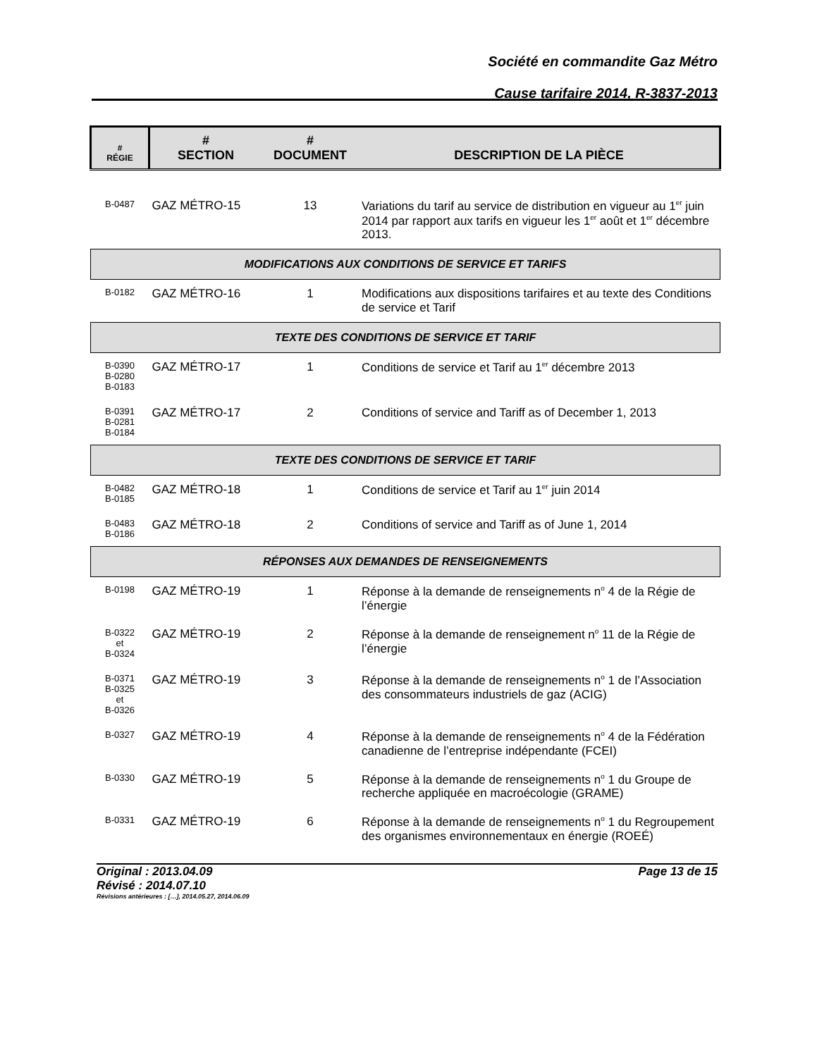Société en commandite Gaz Métro
Cause tarifaire 2014, R-3837-2013
| # RÉGIE | # SECTION | # DOCUMENT | DESCRIPTION DE LA PIÈCE |
| --- | --- | --- | --- |
| B-0487 | GAZ MÉTRO-15 | 13 | Variations du tarif au service de distribution en vigueur au 1<sup>er</sup> juin 2014 par rapport aux tarifs en vigueur les 1<sup>er</sup> août et 1<sup>er</sup> décembre 2013. |
| MODIFICATIONS AUX CONDITIONS DE SERVICE ET TARIFS | | | |
| B-0182 | GAZ MÉTRO-16 | 1 | Modifications aux dispositions tarifaires et au texte des Conditions de service et Tarif |
| TEXTE DES CONDITIONS DE SERVICE ET TARIF | | | |
| B-0390 B-0280 B-0183 | GAZ MÉTRO-17 | 1 | Conditions de service et Tarif au 1<sup>er</sup> décembre 2013 |
| B-0391 B-0281 B-0184 | GAZ MÉTRO-17 | 2 | Conditions of service and Tariff as of December 1, 2013 |
| TEXTE DES CONDITIONS DE SERVICE ET TARIF | | | |
| B-0482 B-0185 | GAZ MÉTRO-18 | 1 | Conditions de service et Tarif au 1<sup>er</sup> juin 2014 |
| B-0483 B-0186 | GAZ MÉTRO-18 | 2 | Conditions of service and Tariff as of June 1, 2014 |
| RÉPONSES AUX DEMANDES DE RENSEIGNEMENTS | | | |
| B-0198 | GAZ MÉTRO-19 | 1 | Réponse à la demande de renseignements n<sup>o</sup> 4 de la Régie de l’énergie |
| B-0322 et B-0324 | GAZ MÉTRO-19 | 2 | Réponse à la demande de renseignement n<sup>o</sup> 11 de la Régie de l’énergie |
| B-0371 B-0325 et B-0326 | GAZ MÉTRO-19 | 3 | Réponse à la demande de renseignements n<sup>o</sup> 1 de l’Association des consommateurs industriels de gaz (ACIG) |
| B-0327 | GAZ MÉTRO-19 | 4 | Réponse à la demande de renseignements n<sup>o</sup> 4 de la Fédération canadienne de l’entreprise indépendante (FCEI) |
| B-0330 | GAZ MÉTRO-19 | 5 | Réponse à la demande de renseignements n<sup>o</sup> 1 du Groupe de recherche appliquée en macroécologie (GRAME) |
| B-0331 | GAZ MÉTRO-19 | 6 | Réponse à la demande de renseignements n<sup>o</sup> 1 du Regroupement des organismes environnementaux en énergie (ROEÉ) |
Original : 2013.04.09 Page 13 de 15
Révisé : 2014.07.10
Révisions antérieures : […], 2014.05.27, 2014.06.09